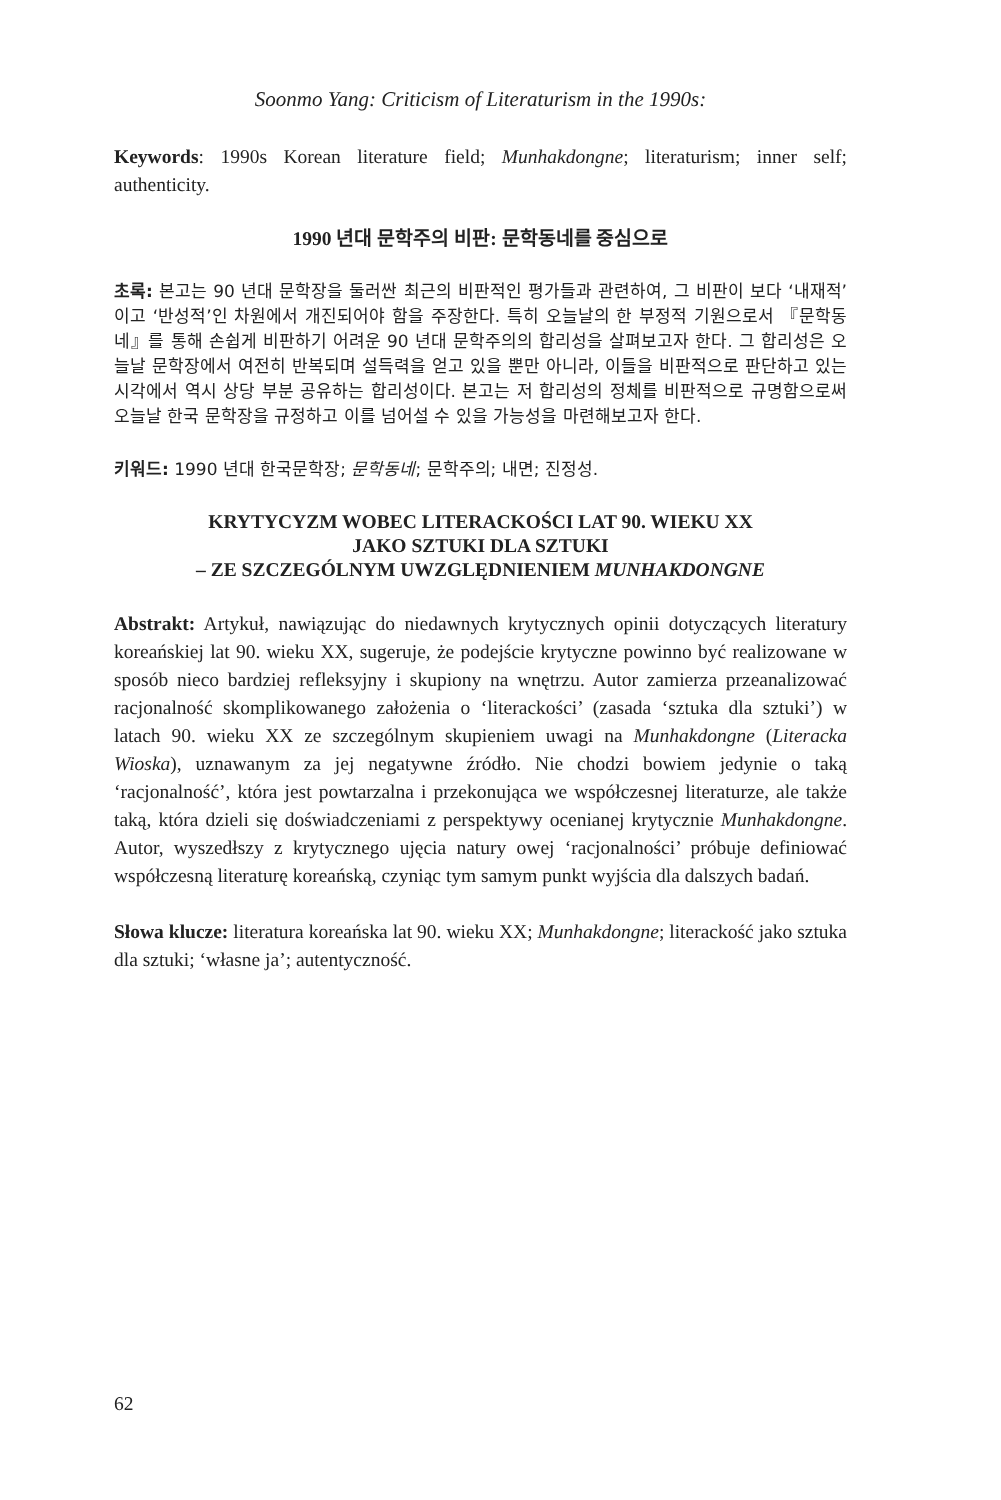Soonmo Yang: Criticism of Literaturism in the 1990s:
Keywords: 1990s Korean literature field; Munhakdongne; literaturism; inner self; authenticity.
1990 년대 문학주의 비판: 문학동네를 중심으로
초록: 본고는 90 년대 문학장을 둘러싼 최근의 비판적인 평가들과 관련하여, 그 비판이 보다 ‘내재적’이고 ‘반성적’인 차원에서 개진되어야 함을 주장한다. 특히 오늘날의 한 부정적 기원으로서 『문학동네』를 통해 손쉽게 비판하기 어려운 90 년대 문학주의의 합리성을 살펴보고자 한다. 그 합리성은 오늘날 문학장에서 여전히 반복되며 설득력을 얻고 있을 뿐만 아니라, 이들을 비판적으로 판단하고 있는 시각에서 역시 상당 부분 공유하는 합리성이다. 본고는 저 합리성의 정체를 비판적으로 규명함으로써 오늘날 한국 문학장을 규정하고 이를 넘어설 수 있을 가능성을 마련해보고자 한다.
키워드: 1990 년대 한국문학장; 문학동네; 문학주의; 내면; 진정성.
KRYTYCYZM WOBEC LITERACKOŚCI LAT 90. WIEKU XX
JAKO SZTUKI DLA SZTUKI
– ZE SZCZEGÓLNYM UWZGLĘDNIENIEM MUNHAKDONGNE
Abstrakt: Artykuł, nawiązując do niedawnych krytycznych opinii dotyczących literatury koreańskiej lat 90. wieku XX, sugeruje, że podejście krytyczne powinno być realizowane w sposób nieco bardziej refleksyjny i skupiony na wnętrzu. Autor zamierza przeanalizować racjonalność skomplikowanego założenia o ‘literackości’ (zasada ‘sztuka dla sztuki’) w latach 90. wieku XX ze szczególnym skupieniem uwagi na Munhakdongne (Literacka Wioska), uznawanym za jej negatywne źródło. Nie chodzi bowiem jedynie o taką ‘racjonalność’, która jest powtarzalna i przekonująca we współczesnej literaturze, ale także taką, która dzieli się doświadczeniami z perspektywy ocenianej krytycznie Munhakdongne. Autor, wyszedłszy z krytycznego ujęcia natury owej ‘racjonalności’ próbuje definiować współczesną literaturę koreańską, czyniąc tym samym punkt wyjścia dla dalszych badań.
Słowa klucze: literatura koreańska lat 90. wieku XX; Munhakdongne; literackość jako sztuka dla sztuki; ‘własne ja’; autentyczność.
62